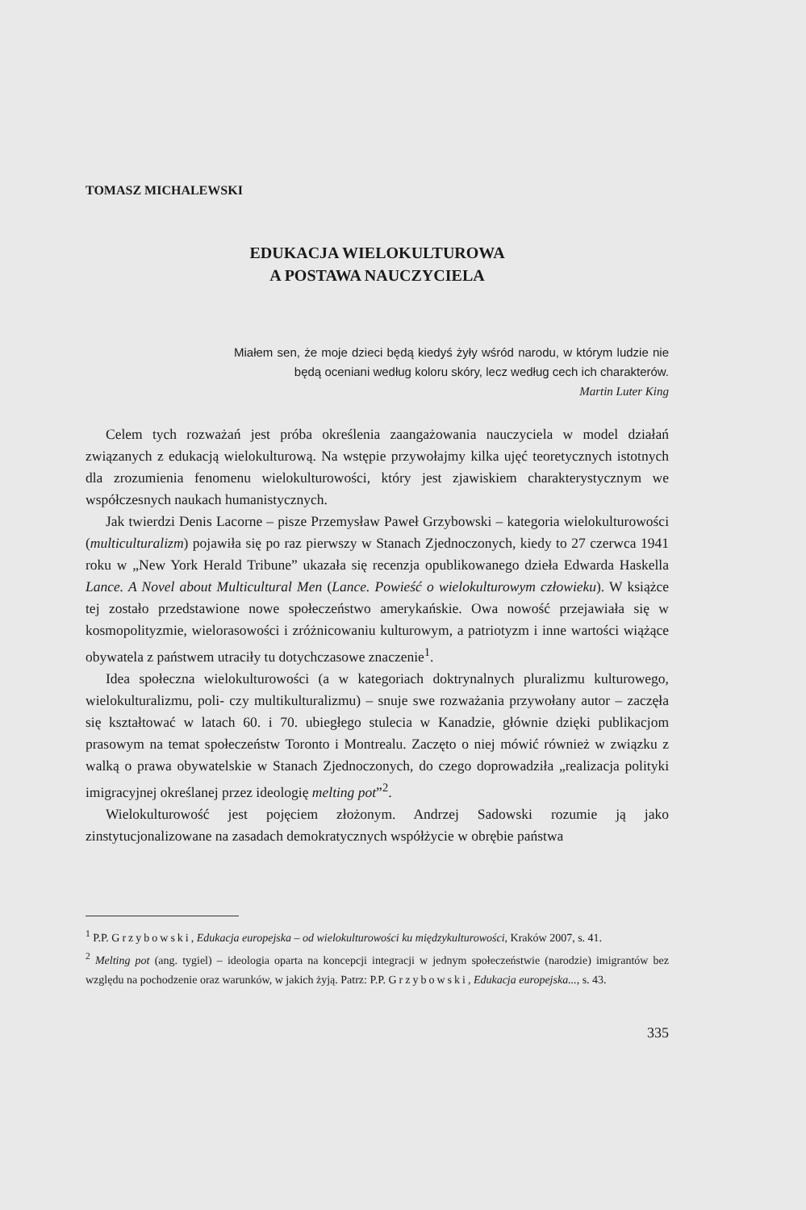TOMASZ MICHALEWSKI
EDUKACJA WIELOKULTUROWA
A POSTAWA NAUCZYCIELA
Miałem sen, że moje dzieci będą kiedyś żyły wśród narodu, w którym ludzie nie będą oceniani według koloru skóry, lecz według cech ich charakterów.
Martin Luter King
Celem tych rozważań jest próba określenia zaangażowania nauczyciela w model działań związanych z edukacją wielokulturową. Na wstępie przywołajmy kilka ujęć teoretycznych istotnych dla zrozumienia fenomenu wielokulturowości, który jest zjawiskiem charakterystycznym we współczesnych naukach humanistycznych.
Jak twierdzi Denis Lacorne – pisze Przemysław Paweł Grzybowski – kategoria wielokulturowości (multiculturalizm) pojawiła się po raz pierwszy w Stanach Zjednoczonych, kiedy to 27 czerwca 1941 roku w „New York Herald Tribune” ukazała się recenzja opublikowanego dzieła Edwarda Haskella Lance. A Novel about Multicultural Men (Lance. Powieść o wielokulturowym człowieku). W książce tej zostało przedstawione nowe społeczeństwo amerykańskie. Owa nowość przejawiała się w kosmopolityzmie, wielorasowości i zróżnicowaniu kulturowym, a patriotyzm i inne wartości wiążące obywatela z państwem utraciły tu dotychczasowe znaczenie<sup>1</sup>.
Idea społeczna wielokulturowości (a w kategoriach doktrynalnych pluralizmu kulturowego, wielokulturalizmu, poli- czy multikulturalizmu) – snuje swe rozważania przywołany autor – zaczęła się kształtować w latach 60. i 70. ubiegłego stulecia w Kanadzie, głównie dzięki publikacjom prasowym na temat społeczeństw Toronto i Montrealu. Zaczęto o niej mówić również w związku z walką o prawa obywatelskie w Stanach Zjednoczonych, do czego doprowadziła „realizacja polityki imigracyjnej określanej przez ideologię melting pot”<sup>2</sup>.
Wielokulturowość jest pojęciem złożonym. Andrzej Sadowski rozumie ją jako zinstytucjonalizowane na zasadach demokratycznych współżycie w obrębie państwa
<sup>1</sup> P.P. Grzybowski, Edukacja europejska – od wielokulturowości ku międzykulturowości, Kraków 2007, s. 41.
<sup>2</sup> Melting pot (ang. tygiel) – ideologia oparta na koncepcji integracji w jednym społeczeństwie (narodzie) imigrantów bez względu na pochodzenie oraz warunków, w jakich żyją. Patrz: P.P. Grzybowski, Edukacja europejska..., s. 43.
335